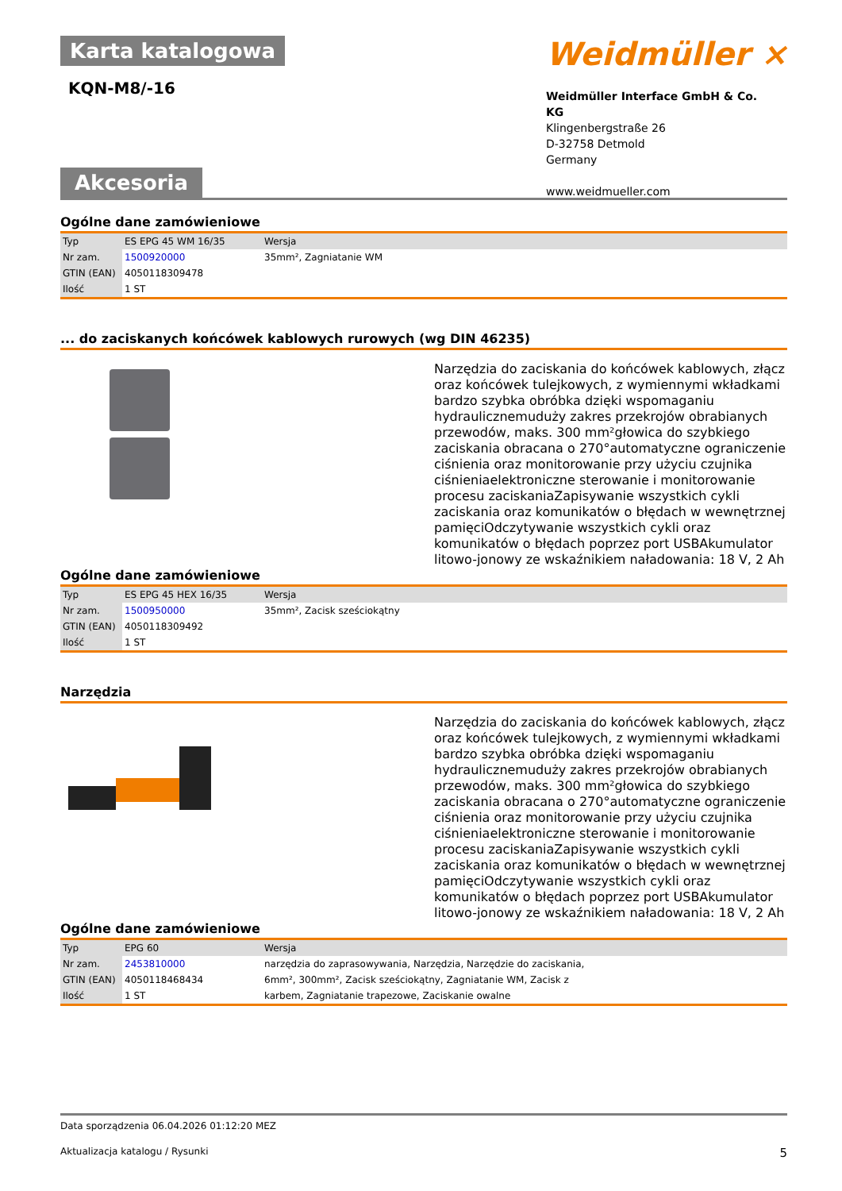Karta katalogowa
KQN-M8/-16
Weidmüller ⨯
Weidmüller Interface GmbH & Co. KG
Klingenbergstraße 26
D-32758 Detmold
Germany
www.weidmueller.com
Akcesoria
Ogólne dane zamówieniowe
| Typ | ES EPG 45 WM 16/35 | Wersja |
| Nr zam. | 1500920000 | 35mm², Zagniatanie WM |
| GTIN (EAN) | 4050118309478 | |
| Ilość | 1 ST | |
... do zaciskanych końcówek kablowych rurowych (wg DIN 46235)
Narzędzia do zaciskania do końcówek kablowych, złącz oraz końcówek tulejkowych, z wymiennymi wkładkami bardzo szybka obróbka dzięki wspomaganiu hydraulicznemuduży zakres przekrojów obrabianych przewodów, maks. 300 mm²głowica do szybkiego zaciskania obracana o 270°automatyczne ograniczenie ciśnienia oraz monitorowanie przy użyciu czujnika ciśnieniaelektroniczne sterowanie i monitorowanie procesu zaciskaniaZapisywanie wszystkich cykli zaciskania oraz komunikatów o błędach w wewnętrznej pamięciOdczytywanie wszystkich cykli oraz komunikatów o błędach poprzez port USBAkumulator litowo-jonowy ze wskaźnikiem naładowania: 18 V, 2 Ah
Ogólne dane zamówieniowe
| Typ | ES EPG 45 HEX 16/35 | Wersja |
| Nr zam. | 1500950000 | 35mm², Zacisk sześciokątny |
| GTIN (EAN) | 4050118309492 | |
| Ilość | 1 ST | |
Narzędzia
Narzędzia do zaciskania do końcówek kablowych, złącz oraz końcówek tulejkowych, z wymiennymi wkładkami bardzo szybka obróbka dzięki wspomaganiu hydraulicznemuduży zakres przekrojów obrabianych przewodów, maks. 300 mm²głowica do szybkiego zaciskania obracana o 270°automatyczne ograniczenie ciśnienia oraz monitorowanie przy użyciu czujnika ciśnieniaelektroniczne sterowanie i monitorowanie procesu zaciskaniaZapisywanie wszystkich cykli zaciskania oraz komunikatów o błędach w wewnętrznej pamięciOdczytywanie wszystkich cykli oraz komunikatów o błędach poprzez port USBAkumulator litowo-jonowy ze wskaźnikiem naładowania: 18 V, 2 Ah
Ogólne dane zamówieniowe
| Typ | EPG 60 | Wersja |
| Nr zam. | 2453810000 | narzędzia do zaprasowywania, Narzędzia, Narzędzie do zaciskania, |
| GTIN (EAN) | 4050118468434 | 6mm², 300mm², Zacisk sześciokątny, Zagniatanie WM, Zacisk z |
| Ilość | 1 ST | karbem, Zagniatanie trapezowe, Zaciskanie owalne |
Data sporządzenia 06.04.2026 01:12:20 MEZ
Aktualizacja katalogu / Rysunki 5